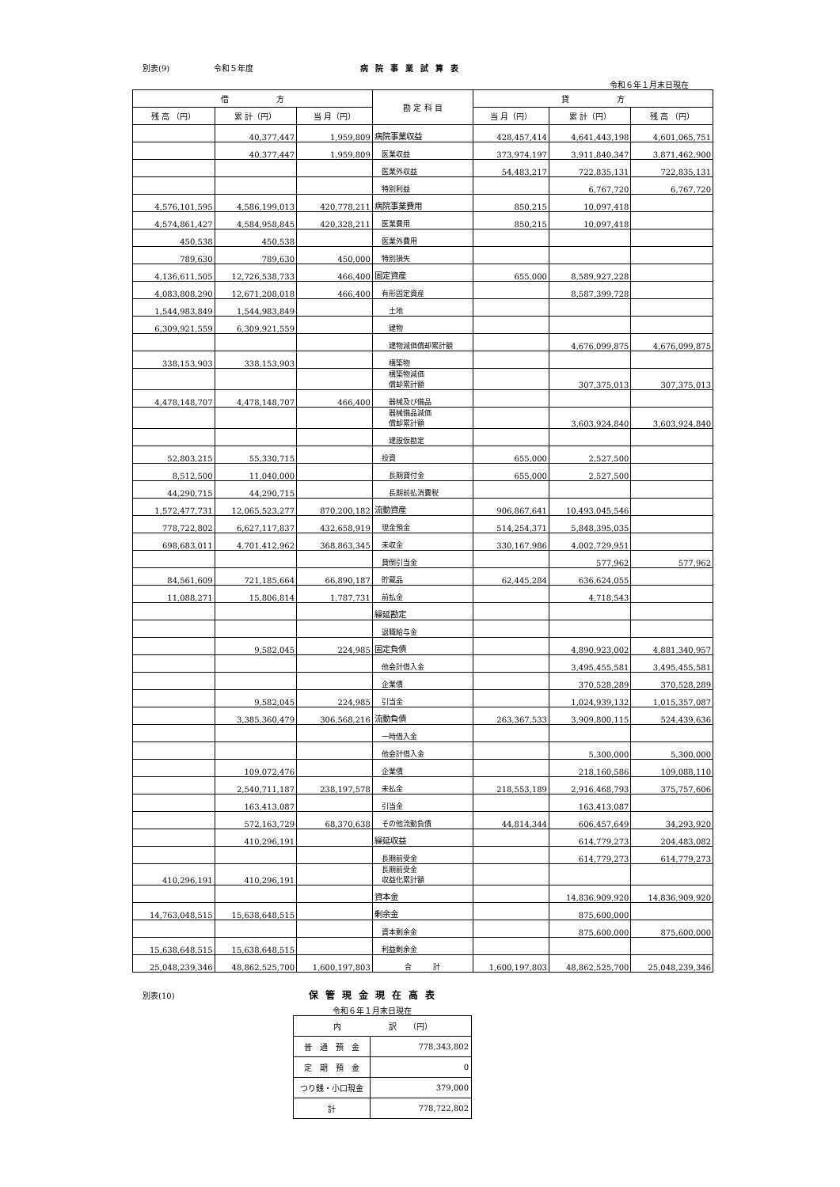別表(9) 令和５年度 病院事業試算表
令和６年１月末日現在
| 借 方 | | | 勘 定 科 目 | 貸 方 | | |
| --- | --- | --- | --- | --- | --- | --- |
| 残 高 （円） | 累 計（円） | 当 月（円） | | 当 月（円） | 累 計（円） | 残 高 （円） |
| | 40,377,447 | 1,959,809 | 病院事業収益 | 428,457,414 | 4,641,443,198 | 4,601,065,751 |
| | 40,377,447 | 1,959,809 | 医業収益 | 373,974,197 | 3,911,840,347 | 3,871,462,900 |
| | | | 医業外収益 | 54,483,217 | 722,835,131 | 722,835,131 |
| | | | 特別利益 | | 6,767,720 | 6,767,720 |
| 4,576,101,595 | 4,586,199,013 | 420,778,211 | 病院事業費用 | 850,215 | 10,097,418 | |
| 4,574,861,427 | 4,584,958,845 | 420,328,211 | 医業費用 | 850,215 | 10,097,418 | |
| 450,538 | 450,538 | | 医業外費用 | | | |
| 789,630 | 789,630 | 450,000 | 特別損失 | | | |
| 4,136,611,505 | 12,726,538,733 | 466,400 | 固定資産 | 655,000 | 8,589,927,228 | |
| 4,083,808,290 | 12,671,208,018 | 466,400 | 有形固定資産 | | 8,587,399,728 | |
| 1,544,983,849 | 1,544,983,849 | | 土地 | | | |
| 6,309,921,559 | 6,309,921,559 | | 建物 | | | |
| | | | 建物減価償却累計額 | | 4,676,099,875 | 4,676,099,875 |
| 338,153,903 | 338,153,903 | | 構築物 | | | |
| | | | 構築物減価 償却累計額 | | 307,375,013 | 307,375,013 |
| 4,478,148,707 | 4,478,148,707 | 466,400 | 器械及び備品 | | | |
| | | | 器械備品減価 償却累計額 | | 3,603,924,840 | 3,603,924,840 |
| | | | 建設仮勘定 | | | |
| 52,803,215 | 55,330,715 | | 投資 | 655,000 | 2,527,500 | |
| 8,512,500 | 11,040,000 | | 長期貸付金 | 655,000 | 2,527,500 | |
| 44,290,715 | 44,290,715 | | 長期前払消費税 | | | |
| 1,572,477,731 | 12,065,523,277 | 870,200,182 | 流動資産 | 906,867,641 | 10,493,045,546 | |
| 778,722,802 | 6,627,117,837 | 432,658,919 | 現金預金 | 514,254,371 | 5,848,395,035 | |
| 698,683,011 | 4,701,412,962 | 368,863,345 | 未収金 | 330,167,986 | 4,002,729,951 | |
| | | | 貸倒引当金 | | 577,962 | 577,962 |
| 84,561,609 | 721,185,664 | 66,890,187 | 貯蔵品 | 62,445,284 | 636,624,055 | |
| 11,088,271 | 15,806,814 | 1,787,731 | 前払金 | | 4,718,543 | |
| | | | 繰延勘定 | | | |
| | | | 退職給与金 | | | |
| | 9,582,045 | 224,985 | 固定負債 | | 4,890,923,002 | 4,881,340,957 |
| | | | 他会計借入金 | | 3,495,455,581 | 3,495,455,581 |
| | | | 企業債 | | 370,528,289 | 370,528,289 |
| | 9,582,045 | 224,985 | 引当金 | | 1,024,939,132 | 1,015,357,087 |
| | 3,385,360,479 | 306,568,216 | 流動負債 | 263,367,533 | 3,909,800,115 | 524,439,636 |
| | | | 一時借入金 | | | |
| | | | 他会計借入金 | | 5,300,000 | 5,300,000 |
| | 109,072,476 | | 企業債 | | 218,160,586 | 109,088,110 |
| | 2,540,711,187 | 238,197,578 | 未払金 | 218,553,189 | 2,916,468,793 | 375,757,606 |
| | 163,413,087 | | 引当金 | | 163,413,087 | |
| | 572,163,729 | 68,370,638 | その他流動負債 | 44,814,344 | 606,457,649 | 34,293,920 |
| | 410,296,191 | | 繰延収益 | | 614,779,273 | 204,483,082 |
| | | | 長期前受金 | | 614,779,273 | 614,779,273 |
| 410,296,191 | 410,296,191 | | 長期前受金 収益化累計額 | | | |
| | | | 資本金 | | 14,836,909,920 | 14,836,909,920 |
| 14,763,048,515 | 15,638,648,515 | | 剰余金 | | 875,600,000 | |
| | | | 資本剰余金 | | 875,600,000 | 875,600,000 |
| 15,638,648,515 | 15,638,648,515 | | 利益剰余金 | | | |
| 25,048,239,346 | 48,862,525,700 | 1,600,197,803 | 合 計 | 1,600,197,803 | 48,862,525,700 | 25,048,239,346 |
別表(10) 保管現金現在高表
令和６年１月末日現在
| 内 訳 （円） | |
| 普 通 預 金 | 778,343,802 |
| 定 期 預 金 | 0 |
| つり銭・小口現金 | 379,000 |
| 計 | 778,722,802 |